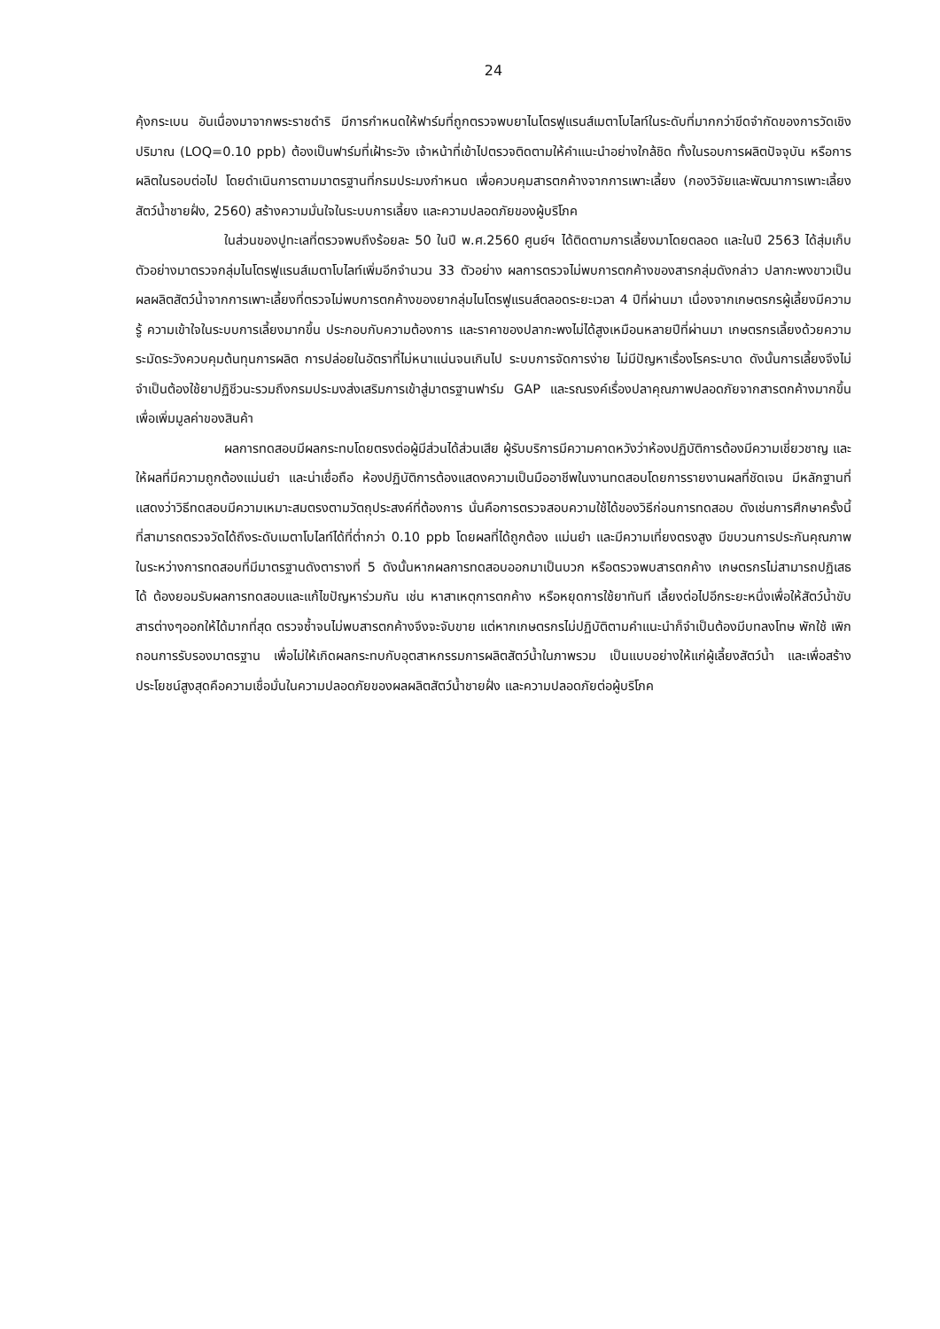24
คุ้งกระเบน อันเนื่องมาจากพระราชดำริ มีการกำหนดให้ฟาร์มที่ถูกตรวจพบยาไนโตรฟูแรนส์เมตาโบไลท์ในระดับที่มากกว่าขีดจำกัดของการวัดเชิงปริมาณ (LOQ=0.10 ppb) ต้องเป็นฟาร์มที่เฝ้าระวัง เจ้าหน้าที่เข้าไปตรวจติดตามให้คำแนะนำอย่างใกล้ชิด ทั้งในรอบการผลิตปัจจุบัน หรือการผลิตในรอบต่อไป โดยดำเนินการตามมาตรฐานที่กรมประมงกำหนด เพื่อควบคุมสารตกค้างจากการเพาะเลี้ยง (กองวิจัยและพัฒนาการเพาะเลี้ยงสัตว์น้ำชายฝั่ง, 2560) สร้างความมั่นใจในระบบการเลี้ยง และความปลอดภัยของผู้บริโภค
ในส่วนของปูทะเลที่ตรวจพบถึงร้อยละ 50 ในปี พ.ศ.2560 ศูนย์ฯ ได้ติดตามการเลี้ยงมาโดยตลอด และในปี 2563 ได้สุ่มเก็บตัวอย่างมาตรวจกลุ่มไนโตรฟูแรนส์เมตาโบไลท์เพิ่มอีกจำนวน 33 ตัวอย่าง ผลการตรวจไม่พบการตกค้างของสารกลุ่มดังกล่าว ปลากะพงขาวเป็นผลผลิตสัตว์น้ำจากการเพาะเลี้ยงที่ตรวจไม่พบการตกค้างของยากลุ่มไนโตรฟูแรนส์ตลอดระยะเวลา 4 ปีที่ผ่านมา เนื่องจากเกษตรกรผู้เลี้ยงมีความรู้ ความเข้าใจในระบบการเลี้ยงมากขึ้น ประกอบกับความต้องการ และราคาของปลากะพงไม่ได้สูงเหมือนหลายปีที่ผ่านมา เกษตรกรเลี้ยงด้วยความระมัดระวังควบคุมต้นทุนการผลิต การปล่อยในอัตราที่ไม่หนาแน่นจนเกินไป ระบบการจัดการง่าย ไม่มีปัญหาเรื่องโรคระบาด ดังนั้นการเลี้ยงจึงไม่จำเป็นต้องใช้ยาปฏิชีวนะรวมถึงกรมประมงส่งเสริมการเข้าสู่มาตรฐานฟาร์ม GAP และรณรงค์เรื่องปลาคุณภาพปลอดภัยจากสารตกค้างมากขึ้น เพื่อเพิ่มมูลค่าของสินค้า
ผลการทดสอบมีผลกระทบโดยตรงต่อผู้มีส่วนได้ส่วนเสีย ผู้รับบริการมีความคาดหวังว่าห้องปฏิบัติการต้องมีความเชี่ยวชาญ และให้ผลที่มีความถูกต้องแม่นยำ และน่าเชื่อถือ ห้องปฏิบัติการต้องแสดงความเป็นมืออาชีพในงานทดสอบโดยการรายงานผลที่ชัดเจน มีหลักฐานที่แสดงว่าวิธีทดสอบมีความเหมาะสมตรงตามวัตถุประสงค์ที่ต้องการ นั่นคือการตรวจสอบความใช้ได้ของวิธีก่อนการทดสอบ ดังเช่นการศึกษาครั้งนี้ที่สามารถตรวจวัดได้ถึงระดับเมตาโบไลท์ได้ที่ต่ำกว่า 0.10 ppb โดยผลที่ได้ถูกต้อง แม่นยำ และมีความเที่ยงตรงสูง มีขบวนการประกันคุณภาพในระหว่างการทดสอบที่มีมาตรฐานดังตารางที่ 5 ดังนั้นหากผลการทดสอบออกมาเป็นบวก หรือตรวจพบสารตกค้าง เกษตรกรไม่สามารถปฏิเสธได้ ต้องยอมรับผลการทดสอบและแก้ไขปัญหาร่วมกัน เช่น หาสาเหตุการตกค้าง หรือหยุดการใช้ยาทันที เลี้ยงต่อไปอีกระยะหนึ่งเพื่อให้สัตว์น้ำขับสารต่างๆออกให้ได้มากที่สุด ตรวจซ้ำจนไม่พบสารตกค้างจึงจะจับขาย แต่หากเกษตรกรไม่ปฏิบัติตามคำแนะนำก็จำเป็นต้องมีบทลงโทษ พักใช้ เพิกถอนการรับรองมาตรฐาน เพื่อไม่ให้เกิดผลกระทบกับอุตสาหกรรมการผลิตสัตว์น้ำในภาพรวม เป็นแบบอย่างให้แก่ผู้เลี้ยงสัตว์น้ำ และเพื่อสร้างประโยชน์สูงสุดคือความเชื่อมั่นในความปลอดภัยของผลผลิตสัตว์น้ำชายฝั่ง และความปลอดภัยต่อผู้บริโภค